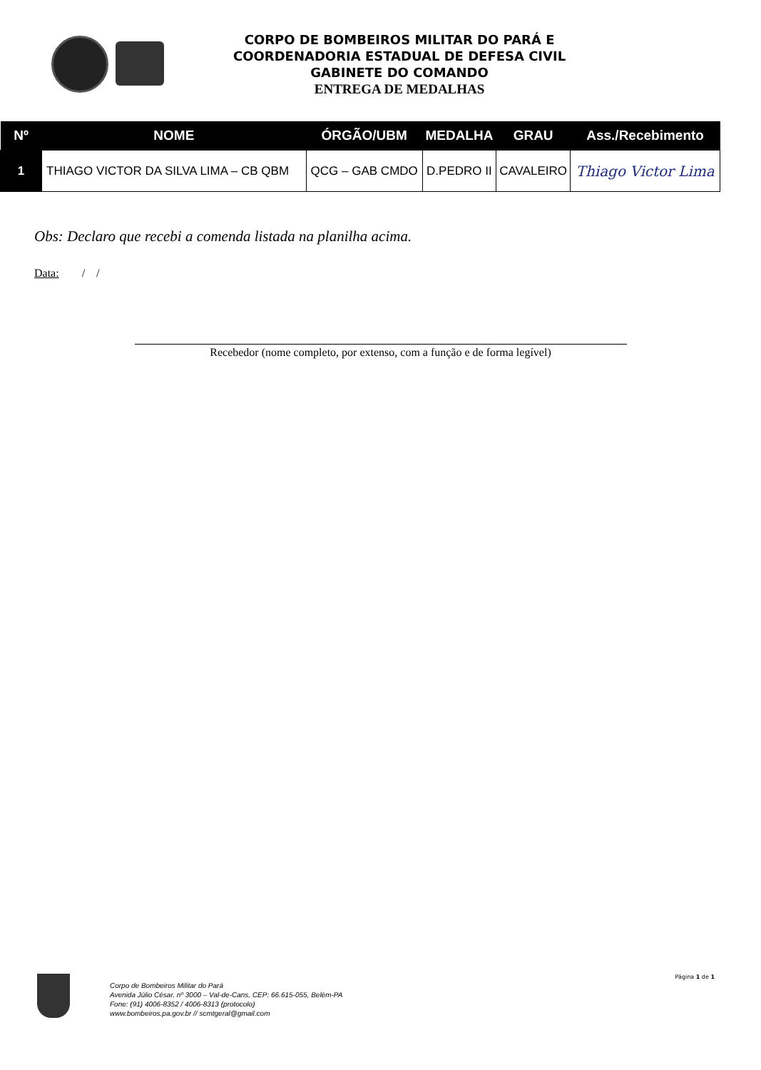CORPO DE BOMBEIROS MILITAR DO PARÁ E
COORDENADORIA ESTADUAL DE DEFESA CIVIL
GABINETE DO COMANDO
ENTREGA DE MEDALHAS
| Nº | NOME | ÓRGÃO/UBM | MEDALHA | GRAU | Ass./Recebimento |
| --- | --- | --- | --- | --- | --- |
| 1 | THIAGO VICTOR DA SILVA LIMA – CB QBM | QCG – GAB CMDO | D.PEDRO II | CAVALEIRO | Thiago Victor Lima |
Obs: Declaro que recebi a comenda listada na planilha acima.
Data: / /
Recebedor (nome completo, por extenso, com a função e de forma legível)
Corpo de Bombeiros Militar do Pará
Avenida Júlio César, nº 3000 – Val-de-Cans, CEP: 66.615-055, Belém-PA
Fone: (91) 4006-8352 / 4006-8313 (protocolo)
www.bombeiros.pa.gov.br // scmtgeral@gmail.com
Página 1 de 1